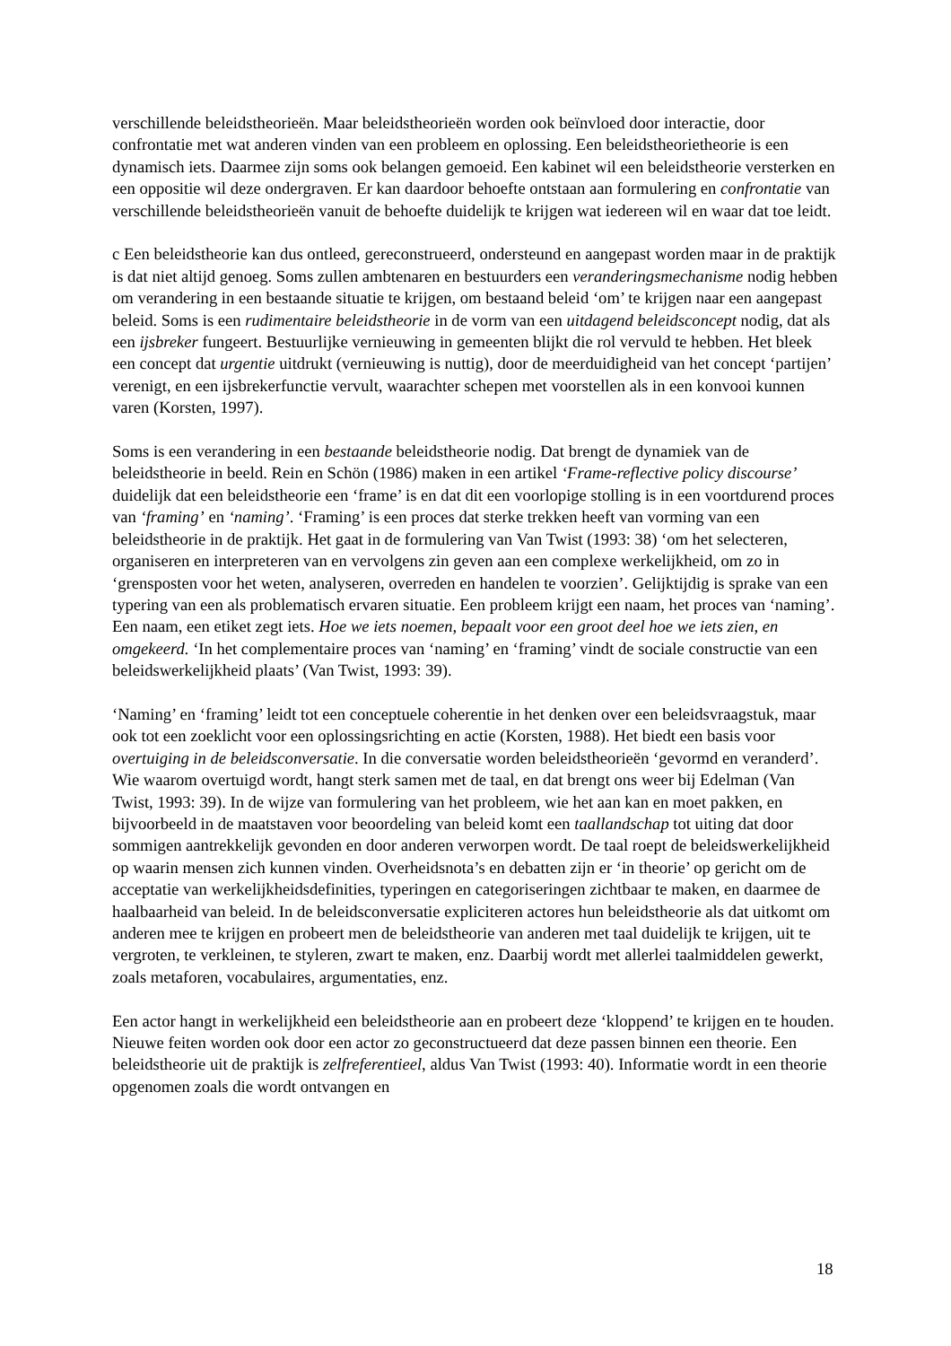verschillende beleidstheorieën. Maar beleidstheorieën worden ook beïnvloed door interactie, door confrontatie met wat anderen vinden van een probleem en oplossing. Een beleidstheorietheorie is een dynamisch iets. Daarmee zijn soms ook belangen gemoeid. Een kabinet wil een beleidstheorie versterken en een oppositie wil deze ondergraven. Er kan daardoor behoefte ontstaan aan formulering en confrontatie van verschillende beleidstheorieën vanuit de behoefte duidelijk te krijgen wat iedereen wil en waar dat toe leidt.
c Een beleidstheorie kan dus ontleed, gereconstrueerd, ondersteund en aangepast worden maar in de praktijk is dat niet altijd genoeg. Soms zullen ambtenaren en bestuurders een veranderingsmechanisme nodig hebben om verandering in een bestaande situatie te krijgen, om bestaand beleid ‘om’ te krijgen naar een aangepast beleid. Soms is een rudimentaire beleidstheorie in de vorm van een uitdagend beleidsconcept nodig, dat als een ijsbreker fungeert. Bestuurlijke vernieuwing in gemeenten blijkt die rol vervuld te hebben. Het bleek een concept dat urgentie uitdrukt (vernieuwing is nuttig), door de meerduidigheid van het concept ‘partijen’ verenigt, en een ijsbrekerfunctie vervult, waarachter schepen met voorstellen als in een konvooi kunnen varen (Korsten, 1997).
Soms is een verandering in een bestaande beleidstheorie nodig. Dat brengt de dynamiek van de beleidstheorie in beeld. Rein en Schön (1986) maken in een artikel ‘Frame-reflective policy discourse’ duidelijk dat een beleidstheorie een ‘frame’ is en dat dit een voorlopige stolling is in een voortdurend proces van ‘framing’ en ‘naming’. ‘Framing’ is een proces dat sterke trekken heeft van vorming van een beleidstheorie in de praktijk. Het gaat in de formulering van Van Twist (1993: 38) ‘om het selecteren, organiseren en interpreteren van en vervolgens zin geven aan een complexe werkelijkheid, om zo in ‘grensposten voor het weten, analyseren, overreden en handelen te voorzien’. Gelijktijdig is sprake van een typering van een als problematisch ervaren situatie. Een probleem krijgt een naam, het proces van ‘naming’. Een naam, een etiket zegt iets. Hoe we iets noemen, bepaalt voor een groot deel hoe we iets zien, en omgekeerd. ‘In het complementaire proces van ‘naming’ en ‘framing’ vindt de sociale constructie van een beleidswerkelijkheid plaats’ (Van Twist, 1993: 39).
‘Naming’ en ‘framing’ leidt tot een conceptuele coherentie in het denken over een beleidsvraagstuk, maar ook tot een zoeklicht voor een oplossingsrichting en actie (Korsten, 1988). Het biedt een basis voor overtuiging in de beleidsconversatie. In die conversatie worden beleidstheorieën ‘gevormd en veranderd’. Wie waarom overtuigd wordt, hangt sterk samen met de taal, en dat brengt ons weer bij Edelman (Van Twist, 1993: 39). In de wijze van formulering van het probleem, wie het aan kan en moet pakken, en bijvoorbeeld in de maatstaven voor beoordeling van beleid komt een taallandschap tot uiting dat door sommigen aantrekkelijk gevonden en door anderen verworpen wordt. De taal roept de beleidswerkelijkheid op waarin mensen zich kunnen vinden. Overheidsnota’s en debatten zijn er ‘in theorie’ op gericht om de acceptatie van werkelijkheidsdefinities, typeringen en categoriseringen zichtbaar te maken, en daarmee de haalbaarheid van beleid. In de beleidsconversatie expliciteren actores hun beleidstheorie als dat uitkomt om anderen mee te krijgen en probeert men de beleidstheorie van anderen met taal duidelijk te krijgen, uit te vergroten, te verkleinen, te styleren, zwart te maken, enz. Daarbij wordt met allerlei taalmiddelen gewerkt, zoals metaforen, vocabulaires, argumentaties, enz.
Een actor hangt in werkelijkheid een beleidstheorie aan en probeert deze ‘kloppend’ te krijgen en te houden. Nieuwe feiten worden ook door een actor zo geconstructueerd dat deze passen binnen een theorie. Een beleidstheorie uit de praktijk is zelfreferentieel, aldus Van Twist (1993: 40). Informatie wordt in een theorie opgenomen zoals die wordt ontvangen en
18